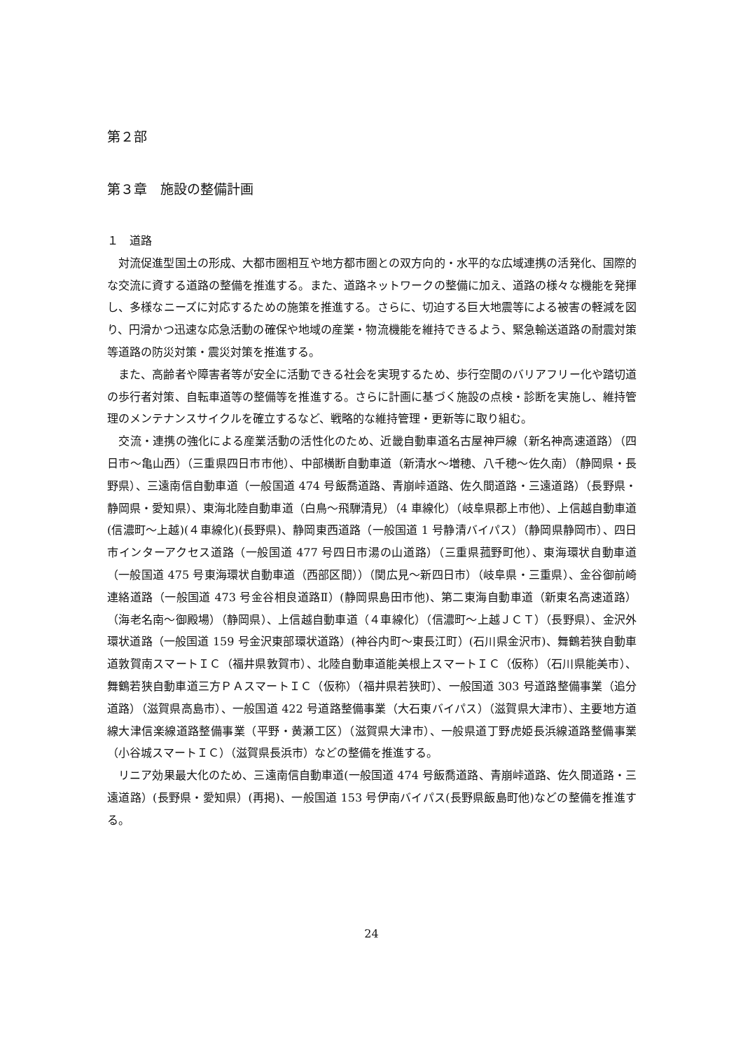第２部
第３章　施設の整備計画
１　道路
　対流促進型国土の形成、大都市圏相互や地方都市圏との双方向的・水平的な広域連携の活発化、国際的な交流に資する道路の整備を推進する。また、道路ネットワークの整備に加え、道路の様々な機能を発揮し、多様なニーズに対応するための施策を推進する。さらに、切迫する巨大地震等による被害の軽減を図り、円滑かつ迅速な応急活動の確保や地域の産業・物流機能を維持できるよう、緊急輸送道路の耐震対策等道路の防災対策・震災対策を推進する。
　また、高齢者や障害者等が安全に活動できる社会を実現するため、歩行空間のバリアフリー化や踏切道の歩行者対策、自転車道等の整備等を推進する。さらに計画に基づく施設の点検・診断を実施し、維持管理のメンテナンスサイクルを確立するなど、戦略的な維持管理・更新等に取り組む。
　交流・連携の強化による産業活動の活性化のため、近畿自動車道名古屋神戸線（新名神高速道路）（四日市～亀山西）（三重県四日市市他）、中部横断自動車道（新清水～増穂、八千穂～佐久南）（静岡県・長野県）、三遠南信自動車道（一般国道 474 号飯喬道路、青崩峠道路、佐久間道路・三遠道路）（長野県・静岡県・愛知県）、東海北陸自動車道（白鳥～飛騨清見）（4 車線化）（岐阜県郡上市他）、上信越自動車道(信濃町～上越)(４車線化)(長野県)、静岡東西道路（一般国道 1 号静清バイパス）（静岡県静岡市）、四日市インターアクセス道路（一般国道 477 号四日市湯の山道路）（三重県菰野町他）、東海環状自動車道（一般国道 475 号東海環状自動車道（西部区間））（関広見～新四日市）（岐阜県・三重県）、金谷御前崎連絡道路（一般国道 473 号金谷相良道路Ⅱ）(静岡県島田市他)、第二東海自動車道（新東名高速道路）（海老名南～御殿場）（静岡県）、上信越自動車道（４車線化）（信濃町～上越ＪＣＴ）（長野県）、金沢外環状道路（一般国道 159 号金沢東部環状道路）(神谷内町～東長江町）(石川県金沢市)、舞鶴若狭自動車道敦賀南スマートＩＣ（福井県敦賀市）、北陸自動車道能美根上スマートＩＣ（仮称）（石川県能美市）、舞鶴若狭自動車道三方ＰＡスマートＩＣ（仮称）（福井県若狭町）、一般国道 303 号道路整備事業（追分道路）（滋賀県高島市）、一般国道 422 号道路整備事業（大石東バイパス）（滋賀県大津市）、主要地方道線大津信楽線道路整備事業（平野・黄瀬工区）（滋賀県大津市）、一般県道丁野虎姫長浜線道路整備事業（小谷城スマートＩＣ）（滋賀県長浜市）などの整備を推進する。
　リニア効果最大化のため、三遠南信自動車道(一般国道 474 号飯喬道路、青崩峠道路、佐久間道路・三遠道路）(長野県・愛知県）(再掲)、一般国道 153 号伊南バイパス(長野県飯島町他)などの整備を推進する。
24